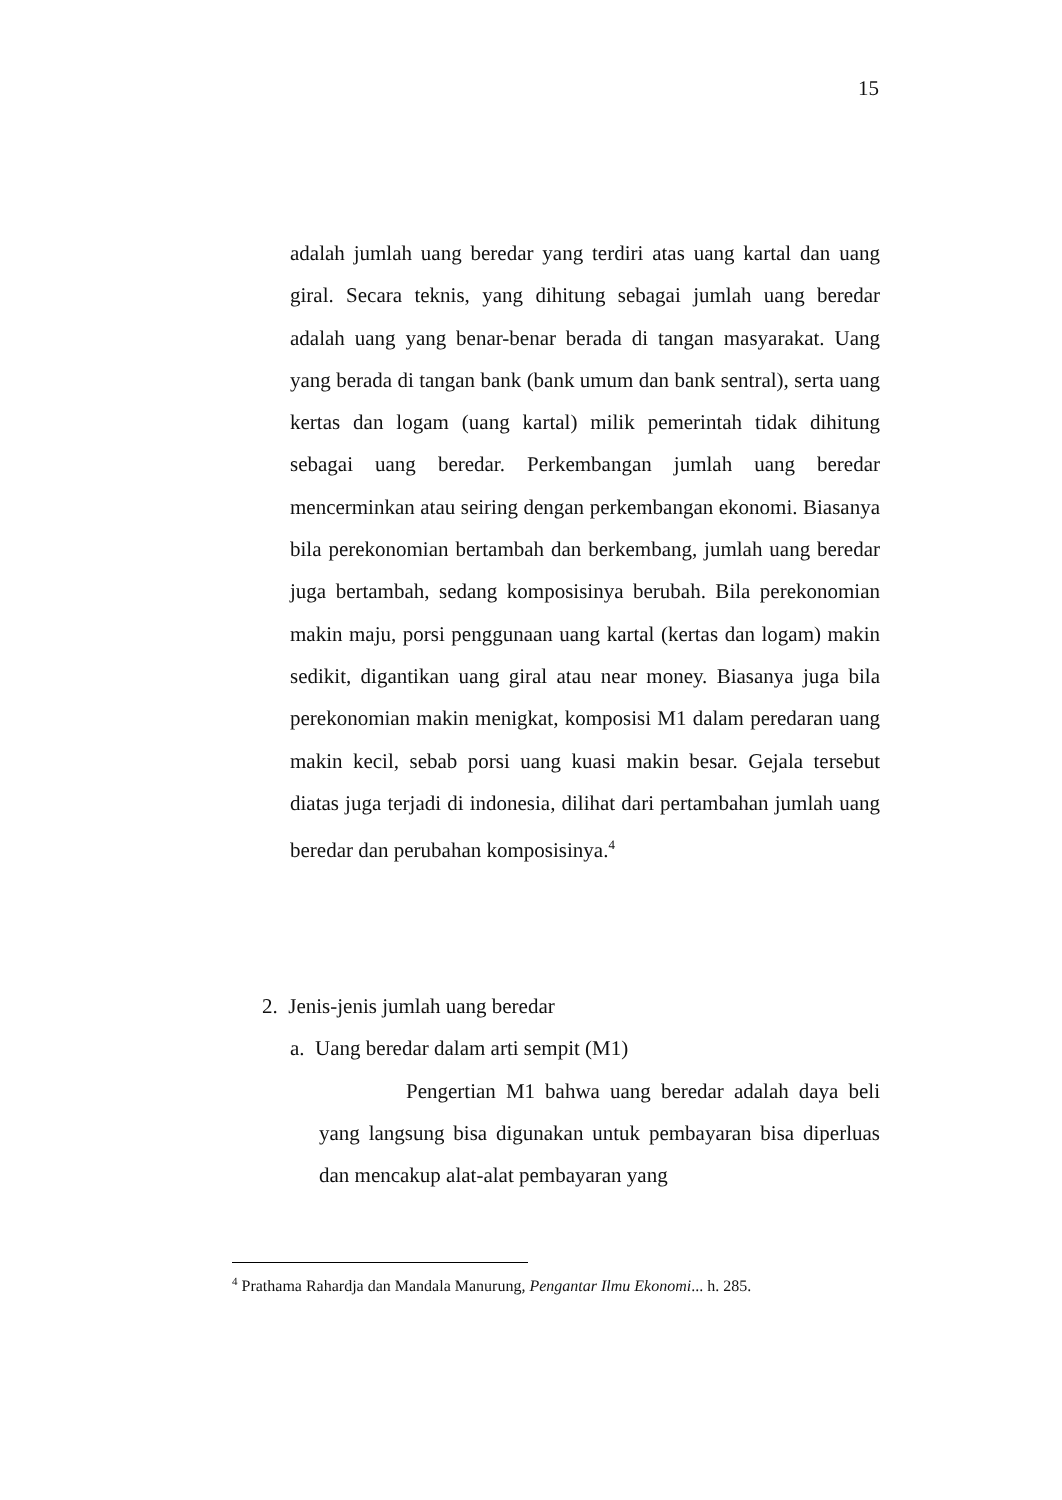15
adalah jumlah uang beredar yang terdiri atas uang kartal dan uang giral. Secara teknis, yang dihitung sebagai jumlah uang beredar adalah uang yang benar-benar berada di tangan masyarakat. Uang yang berada di tangan bank (bank umum dan bank sentral), serta uang kertas dan logam (uang kartal) milik pemerintah tidak dihitung sebagai uang beredar. Perkembangan jumlah uang beredar mencerminkan atau seiring dengan perkembangan ekonomi. Biasanya bila perekonomian bertambah dan berkembang, jumlah uang beredar juga bertambah, sedang komposisinya berubah. Bila perekonomian makin maju, porsi penggunaan uang kartal (kertas dan logam) makin sedikit, digantikan uang giral atau near money. Biasanya juga bila perekonomian makin menigkat, komposisi M1 dalam peredaran uang makin kecil, sebab porsi uang kuasi makin besar. Gejala tersebut diatas juga terjadi di indonesia, dilihat dari pertambahan jumlah uang beredar dan perubahan komposisinya.<sup>4</sup>
2. Jenis-jenis jumlah uang beredar
a. Uang beredar dalam arti sempit (M1)
Pengertian M1 bahwa uang beredar adalah daya beli yang langsung bisa digunakan untuk pembayaran bisa diperluas dan mencakup alat-alat pembayaran yang
<sup>4</sup> Prathama Rahardja dan Mandala Manurung, Pengantar Ilmu Ekonomi... h. 285.